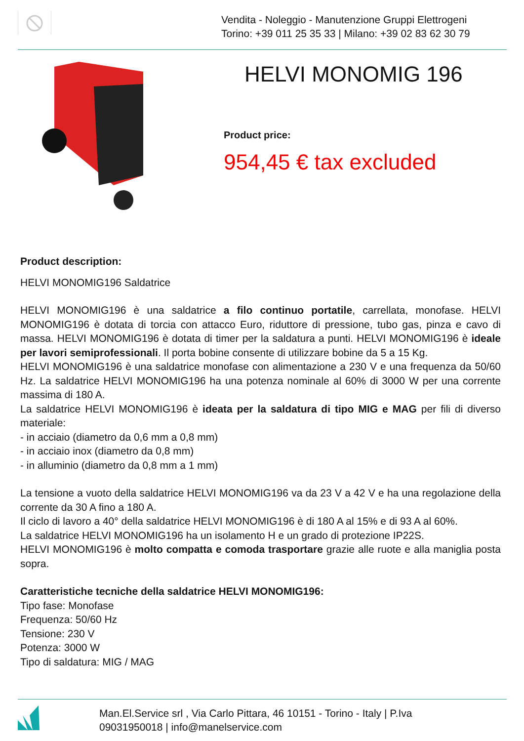Vendita - Noleggio - Manutenzione Gruppi Elettrogeni
Torino: +39 011 25 35 33 | Milano: +39 02 83 62 30 79
HELVI MONOMIG 196
Product price:
954,45 € tax excluded
Product description:
HELVI MONOMIG196 Saldatrice
HELVI MONOMIG196 è una saldatrice a filo continuo portatile, carrellata, monofase. HELVI MONOMIG196 è dotata di torcia con attacco Euro, riduttore di pressione, tubo gas, pinza e cavo di massa. HELVI MONOMIG196 è dotata di timer per la saldatura a punti. HELVI MONOMIG196 è ideale per lavori semiprofessionali. Il porta bobine consente di utilizzare bobine da 5 a 15 Kg.
HELVI MONOMIG196 è una saldatrice monofase con alimentazione a 230 V e una frequenza da 50/60 Hz. La saldatrice HELVI MONOMIG196 ha una potenza nominale al 60% di 3000 W per una corrente massima di 180 A.
La saldatrice HELVI MONOMIG196 è ideata per la saldatura di tipo MIG e MAG per fili di diverso materiale:
- in acciaio (diametro da 0,6 mm a 0,8 mm)
- in acciaio inox (diametro da 0,8 mm)
- in alluminio (diametro da 0,8 mm a 1 mm)
La tensione a vuoto della saldatrice HELVI MONOMIG196 va da 23 V a 42 V e ha una regolazione della corrente da 30 A fino a 180 A.
Il ciclo di lavoro a 40° della saldatrice HELVI MONOMIG196 è di 180 A al 15% e di 93 A al 60%.
La saldatrice HELVI MONOMIG196 ha un isolamento H e un grado di protezione IP22S.
HELVI MONOMIG196 è molto compatta e comoda trasportare grazie alle ruote e alla maniglia posta sopra.
Caratteristiche tecniche della saldatrice HELVI MONOMIG196:
Tipo fase: Monofase
Frequenza: 50/60 Hz
Tensione: 230 V
Potenza: 3000 W
Tipo di saldatura: MIG / MAG
Man.El.Service srl , Via Carlo Pittara, 46 10151 - Torino - Italy | P.Iva 09031950018 | info@manelservice.com